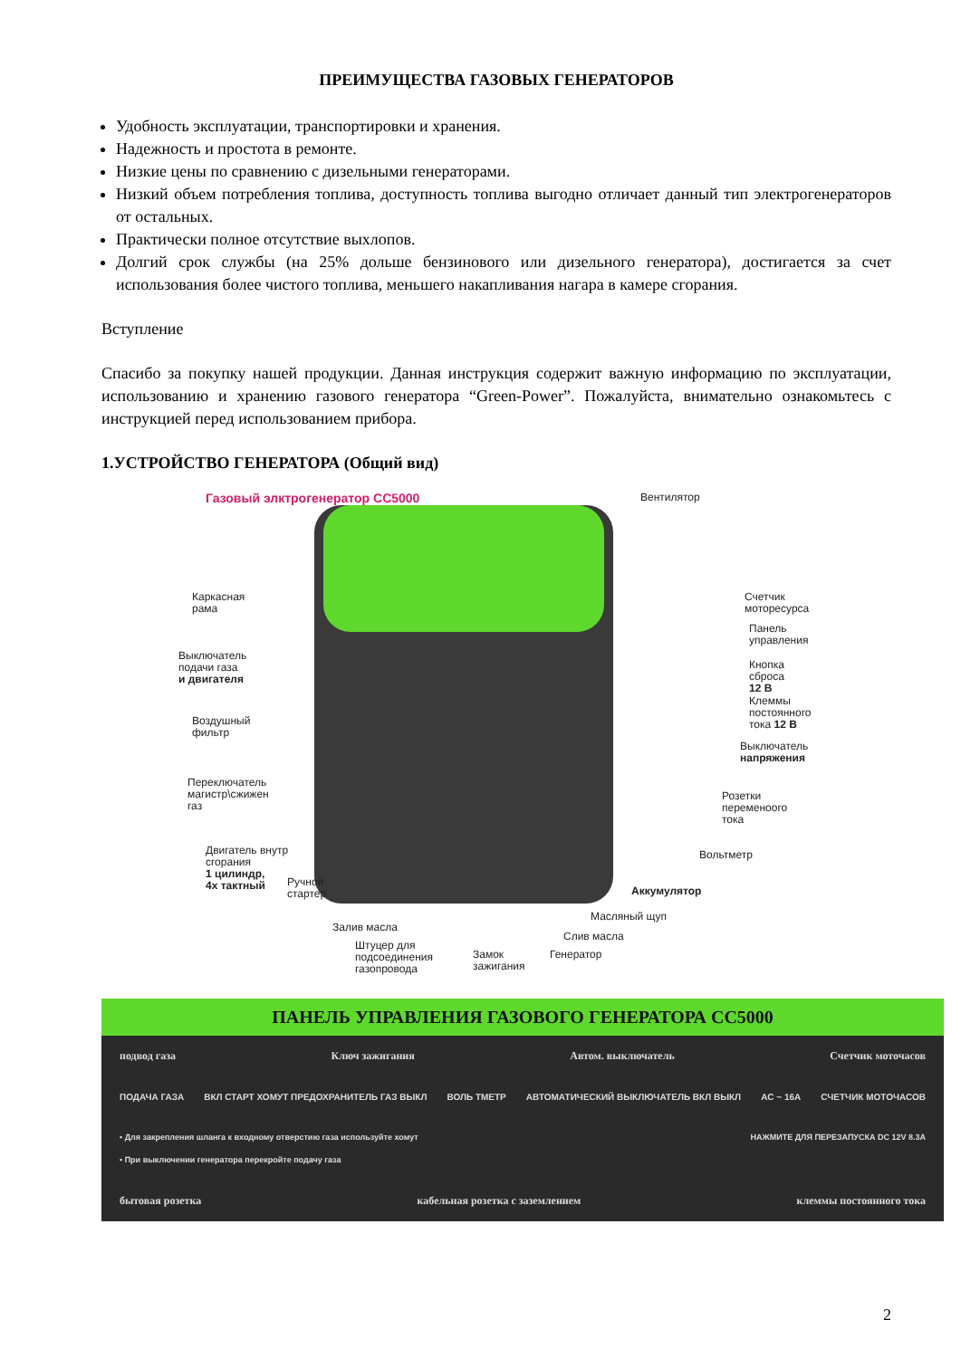ПРЕИМУЩЕСТВА ГАЗОВЫХ ГЕНЕРАТОРОВ
Удобность эксплуатации, транспортировки и хранения.
Надежность и простота в ремонте.
Низкие цены по сравнению с дизельными генераторами.
Низкий объем потребления топлива, доступность топлива выгодно отличает данный тип электрогенераторов от остальных.
Практически полное отсутствие выхлопов.
Долгий срок службы (на 25% дольше бензинового или дизельного генератора), достигается за счет использования более чистого топлива, меньшего накапливания нагара в камере сгорания.
Вступление
Спасибо за покупку нашей продукции. Данная инструкция содержит важную информацию по эксплуатации, использованию и хранению газового генератора “Green-Power”. Пожалуйста, внимательно ознакомьтесь с инструкцией перед использованием прибора.
1.УСТРОЙСТВО ГЕНЕРАТОРА (Общий вид)
Газовый элктрогенератор CC5000 Вентилятор
Каркасная
рама
Выключатель
подачи газа
и двигателя
Воздушный
фильтр
Переключатель
магистр\сжижен
газ
Двигатель внутр
сгорания
1 цилиндр,
4х тактный
Ручной
стартер
Залив масла
Штуцер для
подсоединения
газопровода
Замок
зажигания
Генератор
Слив масла
Масляный щуп
Аккумулятор
Вольтметр
Розетки
переменоого
тока
Выключатель
напряжения
Клеммы
постоянного
тока 12 В
Кнопка
сброса 12 В
Панель
управления
Счетчик
моторесурса
ПАНЕЛЬ УПРАВЛЕНИЯ ГАЗОВОГО ГЕНЕРАТОРА СС5000
подвод газа Ключ зажигания Автом. выключатель Счетчик моточасов
ПОДАЧА ГАЗА ВКЛ СТАРТ ХОМУТ ПРЕДОХРАНИТЕЛЬ ГАЗ ВЫКЛ ВОЛЬ ТМЕТР АВТОМАТИЧЕСКИЙ ВЫКЛЮЧАТЕЛЬ ВКЛ ВЫКЛ AC ~ 16A СЧЕТЧИК МОТОЧАСОВ
• Для закрепления шланга к входному отверстию газа используйте хомут
• При выключении генератора перекройте подачу газа НАЖМИТЕ ДЛЯ ПЕРЕЗАПУСКА DC 12V 8.3A
бытовая розетка кабельная розетка с заземлением клеммы постоянного тока
2